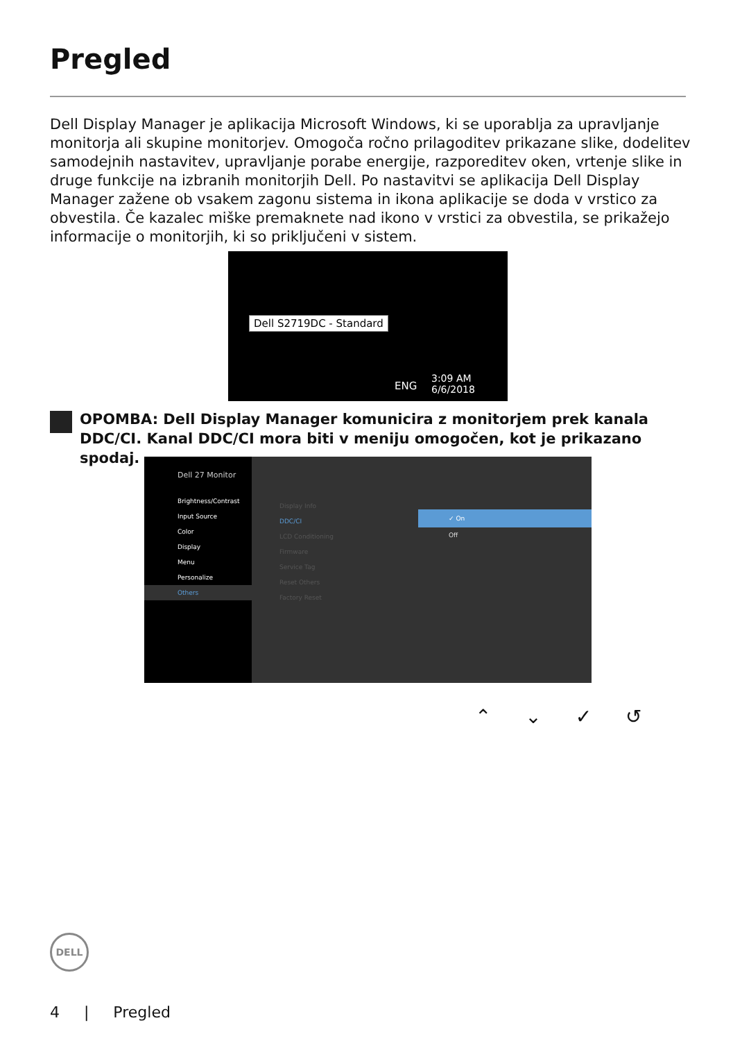Pregled
Dell Display Manager je aplikacija Microsoft Windows, ki se uporablja za upravljanje monitorja ali skupine monitorjev. Omogoča ročno prilagoditev prikazane slike, dodelitev samodejnih nastavitev, upravljanje porabe energije, razporeditev oken, vrtenje slike in druge funkcije na izbranih monitorjih Dell. Po nastavitvi se aplikacija Dell Display Manager zažene ob vsakem zagonu sistema in ikona aplikacije se doda v vrstico za obvestila. Če kazalec miške premaknete nad ikono v vrstici za obvestila, se prikažejo informacije o monitorjih, ki so priključeni v sistem.
Dell S2719DC - Standard
ENG
3:09 AM
6/6/2018
OPOMBA: Dell Display Manager komunicira z monitorjem prek kanala DDC/CI. Kanal DDC/CI mora biti v meniju omogočen, kot je prikazano spodaj.
Dell 27 Monitor
Brightness/Contrast
Input Source
Color
Display
Menu
Personalize
Others
Display Info
DDC/CI
LCD Conditioning
Firmware
Service Tag
Reset Others
Factory Reset
✓ On
Off
⌃ ⌄ ✓ ↺
DELL
4 | Pregled